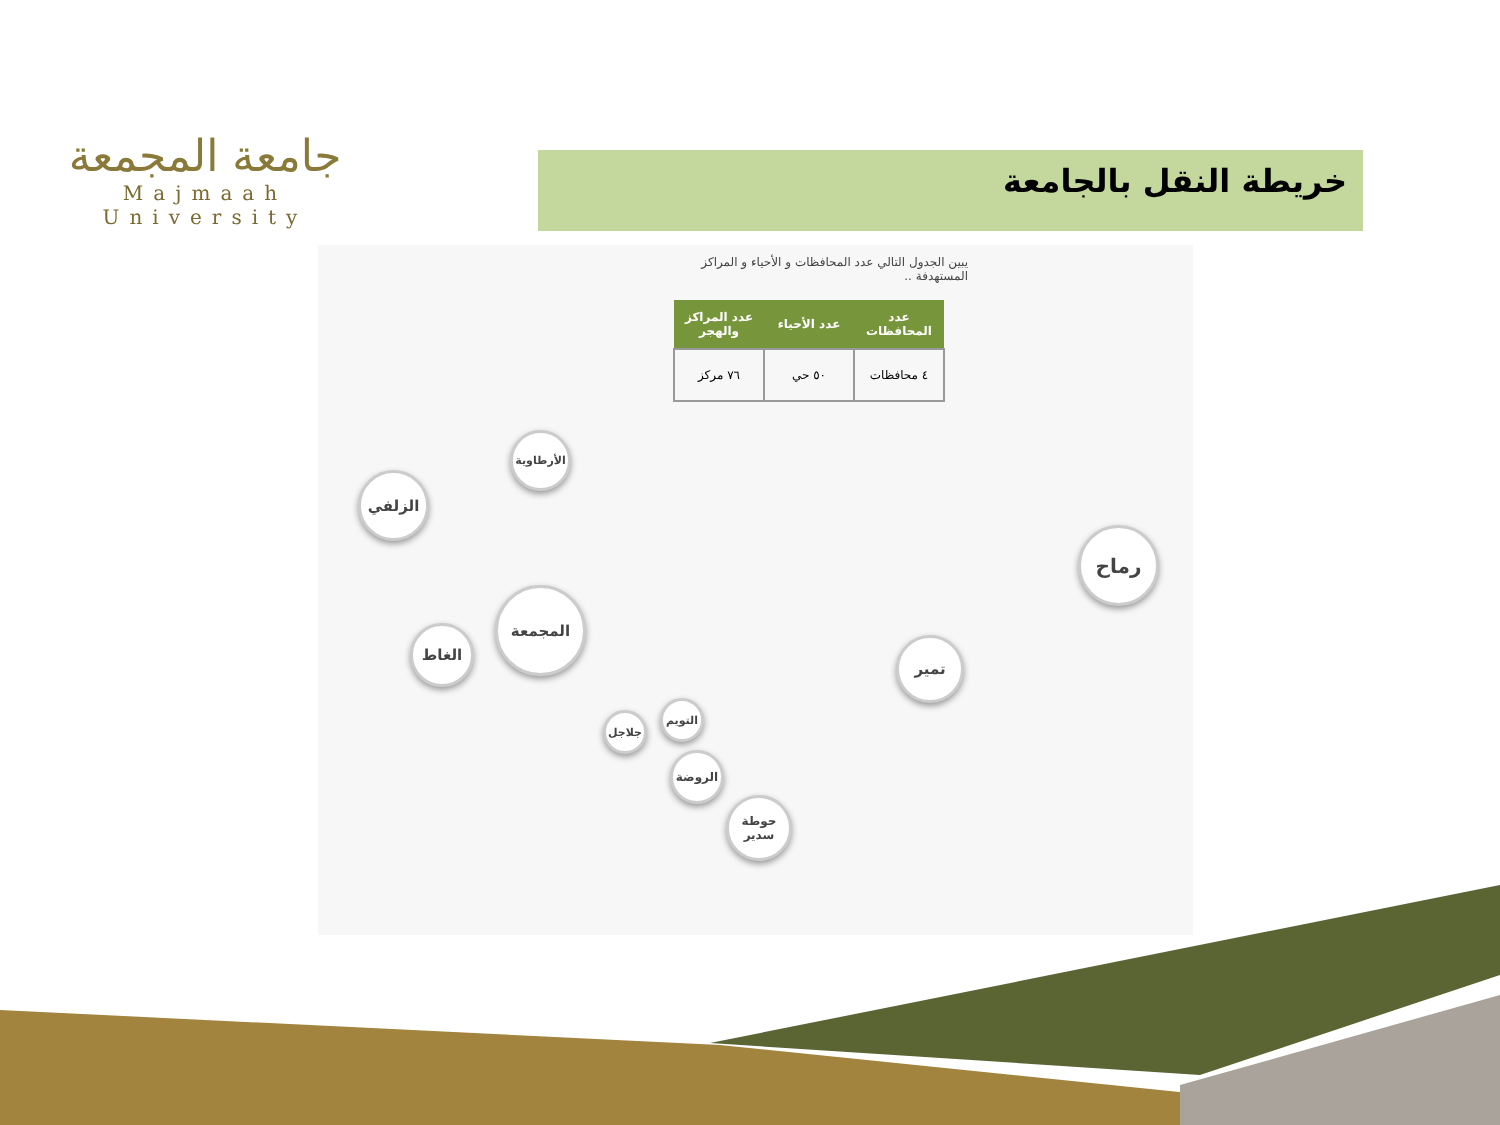جامعة المجمعة
Majmaah University
خريطة النقل بالجامعة
يبين الجدول التالي عدد المحافظات و الأحياء و المراكز المستهدفة ..
| عدد المحافظات | عدد الأحياء | عدد المراكز والهجر |
| --- | --- | --- |
| ٤ محافظات | ٥٠ حي | ٧٦ مركز |
الزلفي
الأرطاوية
المجمعة
الغاط
رماح
تمير
التويم
جلاجل
الروضة
حوطة سدير